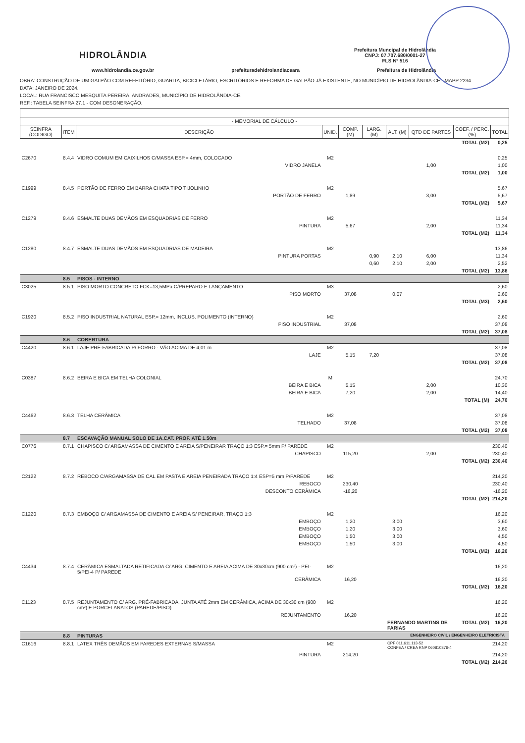HIDROLÂNDIA
Prefeitura Muncipal de Hidrolândia
CNPJ: 07.707.680/0001-27
FLS Nº 516
www.hidrolandia.ce.gov.br prefeituradehidrolandiaceara Prefeitura de Hidrolândia
OBRA: CONSTRUÇÃO DE UM GALPÃO COM REFEITÓRIO, GUARITA, BICICLETÁRIO, ESCRITÓRIOS E REFORMA DE GALPÃO JÁ EXISTENTE, NO MUNICÍPIO DE HIDROLÂNDIA-CE - MAPP 2234
DATA: JANEIRO DE 2024.
LOCAL: RUA FRANCISCO MESQUITA PEREIRA, ANDRADES, MUNICÍPIO DE HIDROLÂNDIA-CE.
REF.: TABELA SEINFRA 27.1 - COM DESONERAÇÃO.
| - MEMORIAL DE CÁLCULO - | | | | | | | | | | |
| --- | --- | --- | --- | --- | --- | --- | --- | --- | --- | --- |
| SEINFRA (CODIGO) | ITEM | DESCRIÇÃO | | UNID. | COMP. (M) | LARG. (M) | ALT. (M) | QTD DE PARTES | COEF. / PERC. (%) | TOTAL |
| | | | | | | | | | TOTAL (M2) | 0,25 |
| C2670 | 8.4.4 | VIDRO COMUM EM CAIXILHOS C/MASSA ESP.= 4mm, COLOCADO | | M2 | | | | | | 0,25 |
| | | | VIDRO JANELA | | | | | 1,00 | | 1,00 |
| | | | | | | | | | TOTAL (M2) | 1,00 |
| C1999 | 8.4.5 | PORTÃO DE FERRO EM BARRA CHATA TIPO TIJOLINHO | | M2 | | | | | | 5,67 |
| | | | PORTÃO DE FERRO | | 1,89 | | | 3,00 | | 5,67 |
| | | | | | | | | | TOTAL (M2) | 5,67 |
| C1279 | 8.4.6 | ESMALTE DUAS DEMÃOS EM ESQUADRIAS DE FERRO | | M2 | | | | | | 11,34 |
| | | | PINTURA | | 5,67 | | | 2,00 | | 11,34 |
| | | | | | | | | | TOTAL (M2) | 11,34 |
| C1280 | 8.4.7 | ESMALTE DUAS DEMÃOS EM ESQUADRIAS DE MADEIRA | | M2 | | | | | | 13,86 |
| | | | PINTURA PORTAS | | | 0,90 | 2,10 | 6,00 | | 11,34 |
| | | | | | | 0,60 | 2,10 | 2,00 | | 2,52 |
| | | | | | | | | | TOTAL (M2) | 13,86 |
| | 8.5 | PISOS - INTERNO | | | | | | | | |
| C3025 | 8.5.1 | PISO MORTO CONCRETO FCK=13,5MPa C/PREPARO E LANÇAMENTO | | M3 | | | | | | 2,60 |
| | | | PISO MORTO | | 37,08 | | 0,07 | | | 2,60 |
| | | | | | | | | | TOTAL (M3) | 2,60 |
| C1920 | 8.5.2 | PISO INDUSTRIAL NATURAL ESP.= 12mm, INCLUS. POLIMENTO (INTERNO) | | M2 | | | | | | 2,60 |
| | | | PISO INDUSTRIAL | | 37,08 | | | | | 37,08 |
| | | | | | | | | | TOTAL (M2) | 37,08 |
| | 8.6 | COBERTURA | | | | | | | | |
| C4420 | 8.6.1 | LAJE PRÉ-FABRICADA P/ FÔRRO - VÃO ACIMA DE 4,01 m | | M2 | | | | | | 37,08 |
| | | | LAJE | | 5,15 | 7,20 | | | | 37,08 |
| | | | | | | | | | TOTAL (M2) | 37,08 |
| C0387 | 8.6.2 | BEIRA E BICA EM TELHA COLONIAL | | M | | | | | | 24,70 |
| | | | BEIRA E BICA | | 5,15 | | | 2,00 | | 10,30 |
| | | | BEIRA E BICA | | 7,20 | | | 2,00 | | 14,40 |
| | | | | | | | | | TOTAL (M) | 24,70 |
| C4462 | 8.6.3 | TELHA CERÂMICA | | M2 | | | | | | 37,08 |
| | | | TELHADO | | 37,08 | | | | | 37,08 |
| | | | | | | | | | TOTAL (M2) | 37,08 |
| | 8.7 | ESCAVAÇÃO MANUAL SOLO DE 1A.CAT. PROF. ATÉ 1.50m | | | | | | | | |
| C0776 | 8.7.1 | CHAPISCO C/ ARGAMASSA DE CIMENTO E AREIA S/PENEIRAR TRAÇO 1:3 ESP.= 5mm P/ PAREDE | | M2 | | | | | | 230,40 |
| | | | CHAPISCO | | 115,20 | | | 2,00 | | 230,40 |
| | | | | | | | | | TOTAL (M2) | 230,40 |
| C2122 | 8.7.2 | REBOCO C/ARGAMASSA DE CAL EM PASTA E AREIA PENEIRADA TRAÇO 1:4 ESP=5 mm P/PAREDE | | M2 | | | | | | 214,20 |
| | | | REBOCO | | 230,40 | | | | | 230,40 |
| | | | DESCONTO CERÂMICA | | -16,20 | | | | | -16,20 |
| | | | | | | | | | TOTAL (M2) | 214,20 |
| C1220 | 8.7.3 | EMBOÇO C/ ARGAMASSA DE CIMENTO E AREIA S/ PENEIRAR, TRAÇO 1:3 | | M2 | | | | | | 16,20 |
| | | | EMBOÇO | | 1,20 | | 3,00 | | | 3,60 |
| | | | EMBOÇO | | 1,20 | | 3,00 | | | 3,60 |
| | | | EMBOÇO | | 1,50 | | 3,00 | | | 4,50 |
| | | | EMBOÇO | | 1,50 | | 3,00 | | | 4,50 |
| | | | | | | | | | TOTAL (M2) | 16,20 |
| C4434 | 8.7.4 | CERÂMICA ESMALTADA RETIFICADA C/ ARG. CIMENTO E AREIA ACIMA DE 30x30cm (900 cm²) - PEI-5/PEI-4 P/ PAREDE | | M2 | | | | | | 16,20 |
| | | | CERÂMICA | | 16,20 | | | | | 16,20 |
| | | | | | | | | | TOTAL (M2) | 16,20 |
| C1123 | 8.7.5 | REJUNTAMENTO C/ ARG. PRÉ-FABRICADA, JUNTA ATÉ 2mm EM CERÂMICA, ACIMA DE 30x30 cm (900 cm²) E PORCELANATOS (PAREDE/PISO) | | M2 | | | | | | 16,20 |
| | | | REJUNTAMENTO | | 16,20 | | | | | 16,20 |
| | | | | | | | FERNANDO MARTINS DE FARIAS | | TOTAL (M2) | 16,20 |
| | 8.8 | PINTURAS | | | | | | ENGENHEIRO CIVIL / ENGENHEIRO ELETRICISTA | | |
| C1616 | 8.8.1 | LATEX TRÊS DEMÃOS EM PAREDES EXTERNAS S/MASSA | | M2 | | | CPF 011.611.113-52 CONFEA / CREA RNP 060810376-4 | | | 214,20 |
| | | | PINTURA | | 214,20 | | | | | 214,20 |
| | | | | | | | | | TOTAL (M2) | 214,20 |